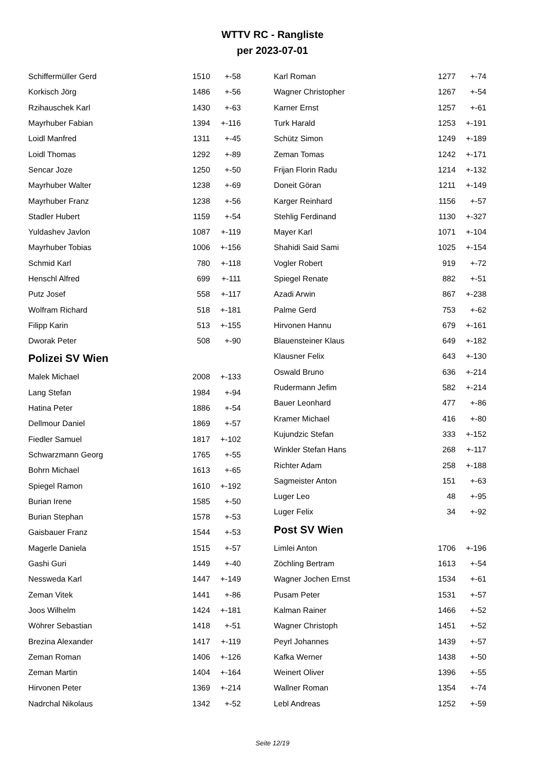WTTV RC - Rangliste
per 2023-07-01
| Schiffermüller Gerd | 1510 | +-58 |
| Korkisch Jörg | 1486 | +-56 |
| Rzihauschek Karl | 1430 | +-63 |
| Mayrhuber Fabian | 1394 | +-116 |
| Loidl Manfred | 1311 | +-45 |
| Loidl Thomas | 1292 | +-89 |
| Sencar Joze | 1250 | +-50 |
| Mayrhuber Walter | 1238 | +-69 |
| Mayrhuber Franz | 1238 | +-56 |
| Stadler Hubert | 1159 | +-54 |
| Yuldashev Javlon | 1087 | +-119 |
| Mayrhuber Tobias | 1006 | +-156 |
| Schmid Karl | 780 | +-118 |
| Henschl Alfred | 699 | +-111 |
| Putz Josef | 558 | +-117 |
| Wolfram Richard | 518 | +-181 |
| Filipp Karin | 513 | +-155 |
| Dworak Peter | 508 | +-90 |
Polizei SV Wien
| Malek Michael | 2008 | +-133 |
| Lang Stefan | 1984 | +-94 |
| Hatina Peter | 1886 | +-54 |
| Dellmour Daniel | 1869 | +-57 |
| Fiedler Samuel | 1817 | +-102 |
| Schwarzmann Georg | 1765 | +-55 |
| Bohrn Michael | 1613 | +-65 |
| Spiegel Ramon | 1610 | +-192 |
| Burian Irene | 1585 | +-50 |
| Burian Stephan | 1578 | +-53 |
| Gaisbauer Franz | 1544 | +-53 |
| Magerle Daniela | 1515 | +-57 |
| Gashi Guri | 1449 | +-40 |
| Nessweda Karl | 1447 | +-149 |
| Zeman Vitek | 1441 | +-86 |
| Joos Wilhelm | 1424 | +-181 |
| Wöhrer Sebastian | 1418 | +-51 |
| Brezina Alexander | 1417 | +-119 |
| Zeman Roman | 1406 | +-126 |
| Zeman Martin | 1404 | +-164 |
| Hirvonen Peter | 1369 | +-214 |
| Nadrchal Nikolaus | 1342 | +-52 |
| Karl Roman | 1277 | +-74 |
| Wagner Christopher | 1267 | +-54 |
| Karner Ernst | 1257 | +-61 |
| Turk Harald | 1253 | +-191 |
| Schütz Simon | 1249 | +-189 |
| Zeman Tomas | 1242 | +-171 |
| Frijan Florin Radu | 1214 | +-132 |
| Doneit Göran | 1211 | +-149 |
| Karger Reinhard | 1156 | +-57 |
| Stehlig Ferdinand | 1130 | +-327 |
| Mayer Karl | 1071 | +-104 |
| Shahidi Said Sami | 1025 | +-154 |
| Vogler Robert | 919 | +-72 |
| Spiegel Renate | 882 | +-51 |
| Azadi Arwin | 867 | +-238 |
| Palme Gerd | 753 | +-62 |
| Hirvonen Hannu | 679 | +-161 |
| Blauensteiner Klaus | 649 | +-182 |
| Klausner Felix | 643 | +-130 |
| Oswald Bruno | 636 | +-214 |
| Rudermann Jefim | 582 | +-214 |
| Bauer Leonhard | 477 | +-86 |
| Kramer Michael | 416 | +-80 |
| Kujundzic Stefan | 333 | +-152 |
| Winkler Stefan Hans | 268 | +-117 |
| Richter Adam | 258 | +-188 |
| Sagmeister Anton | 151 | +-63 |
| Luger Leo | 48 | +-95 |
| Luger Felix | 34 | +-92 |
Post SV Wien
| Limlei Anton | 1706 | +-196 |
| Zöchling Bertram | 1613 | +-54 |
| Wagner Jochen Ernst | 1534 | +-61 |
| Pusam Peter | 1531 | +-57 |
| Kalman Rainer | 1466 | +-52 |
| Wagner Christoph | 1451 | +-52 |
| Peyrl Johannes | 1439 | +-57 |
| Kafka Werner | 1438 | +-50 |
| Weinert Oliver | 1396 | +-55 |
| Wallner Roman | 1354 | +-74 |
| Lebl Andreas | 1252 | +-59 |
Seite 12/19